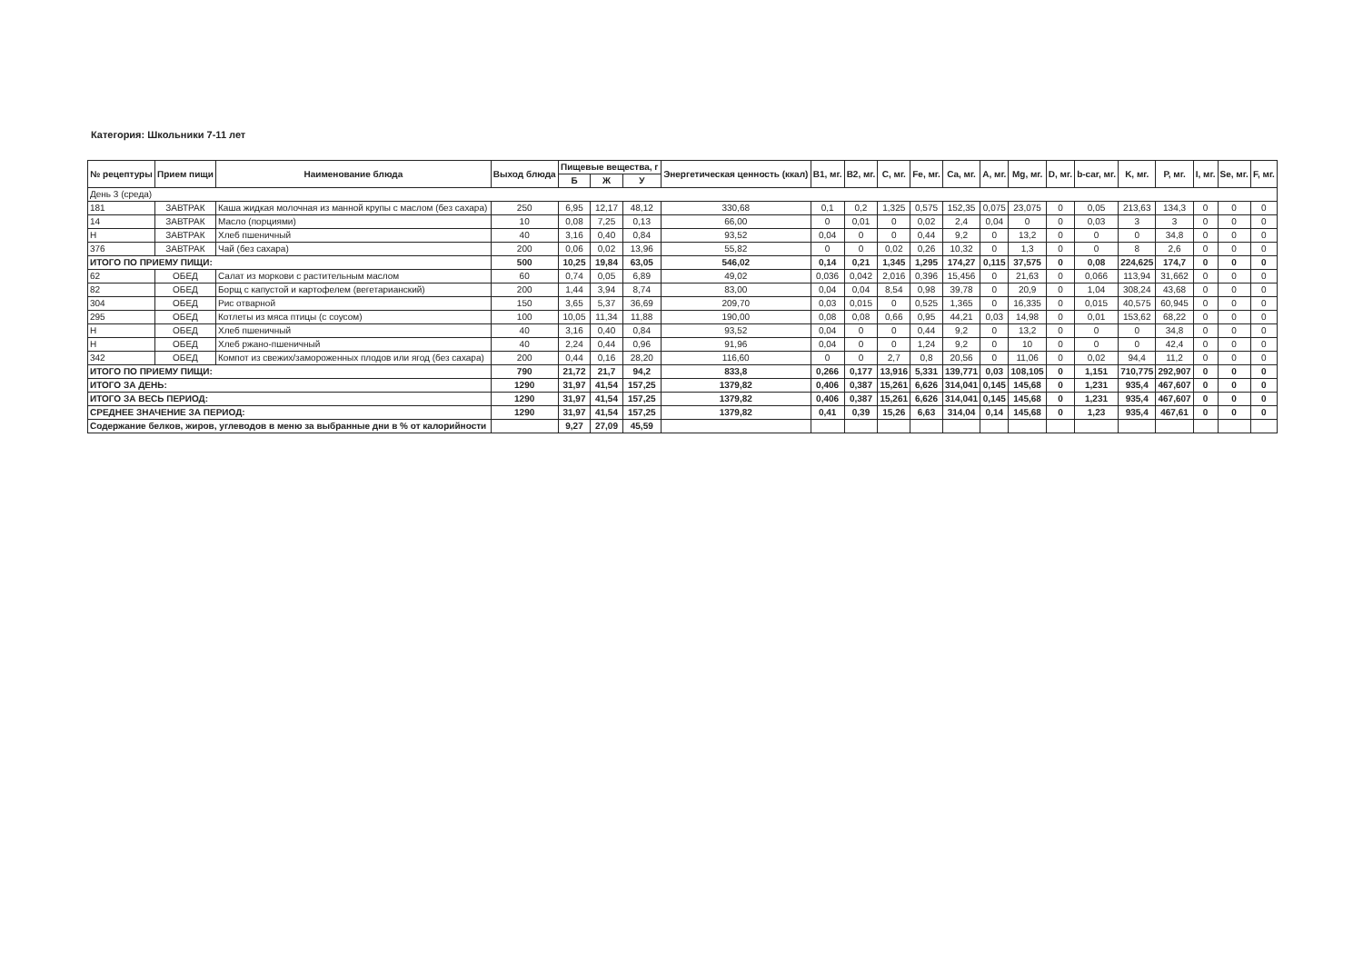Категория: Школьники 7-11 лет
| № рецептуры | Прием пищи | Наименование блюда | Выход блюда | Пищевые вещества, г | | | Энергетическая ценность (ккал) | B1, мг. | B2, мг. | C, мг. | Fe, мг. | Ca, мг. | A, мг. | Mg, мг. | D, мг. | b-car, мг. | K, мг. | P, мг. | I, мг. | Se, мг. | F, мг. |
| --- | --- | --- | --- | --- | --- | --- | --- | --- | --- | --- | --- | --- | --- | --- | --- | --- | --- | --- | --- | --- | --- |
| | | | | Б | Ж | У | | | | | | | | | | | | | | | |
| День 3 (среда) | | | | | | | | | | | | | | | | | | | | | |
| 181 | ЗАВТРАК | Каша жидкая молочная из манной крупы с маслом (без сахара) | 250 | 6,95 | 12,17 | 48,12 | 330,68 | 0,1 | 0,2 | 1,325 | 0,575 | 152,35 | 0,075 | 23,075 | 0 | 0,05 | 213,63 | 134,3 | 0 | 0 | 0 |
| 14 | ЗАВТРАК | Масло (порциями) | 10 | 0,08 | 7,25 | 0,13 | 66,00 | 0 | 0,01 | 0 | 0,02 | 2,4 | 0,04 | 0 | 0 | 0,03 | 3 | 3 | 0 | 0 | 0 |
| Н | ЗАВТРАК | Хлеб пшеничный | 40 | 3,16 | 0,40 | 0,84 | 93,52 | 0,04 | 0 | 0 | 0,44 | 9,2 | 0 | 13,2 | 0 | 0 | 0 | 34,8 | 0 | 0 | 0 |
| 376 | ЗАВТРАК | Чай (без сахара) | 200 | 0,06 | 0,02 | 13,96 | 55,82 | 0 | 0 | 0,02 | 0,26 | 10,32 | 0 | 1,3 | 0 | 0 | 8 | 2,6 | 0 | 0 | 0 |
| ИТОГО ПО ПРИЕМУ ПИЩИ: | | | 500 | 10,25 | 19,84 | 63,05 | 546,02 | 0,14 | 0,21 | 1,345 | 1,295 | 174,27 | 0,115 | 37,575 | 0 | 0,08 | 224,625 | 174,7 | 0 | 0 | 0 |
| 62 | ОБЕД | Салат из моркови с растительным маслом | 60 | 0,74 | 0,05 | 6,89 | 49,02 | 0,036 | 0,042 | 2,016 | 0,396 | 15,456 | 0 | 21,63 | 0 | 0,066 | 113,94 | 31,662 | 0 | 0 | 0 |
| 82 | ОБЕД | Борщ с капустой и картофелем (вегетарианский) | 200 | 1,44 | 3,94 | 8,74 | 83,00 | 0,04 | 0,04 | 8,54 | 0,98 | 39,78 | 0 | 20,9 | 0 | 1,04 | 308,24 | 43,68 | 0 | 0 | 0 |
| 304 | ОБЕД | Рис отварной | 150 | 3,65 | 5,37 | 36,69 | 209,70 | 0,03 | 0,015 | 0 | 0,525 | 1,365 | 0 | 16,335 | 0 | 0,015 | 40,575 | 60,945 | 0 | 0 | 0 |
| 295 | ОБЕД | Котлеты из мяса птицы (с соусом) | 100 | 10,05 | 11,34 | 11,88 | 190,00 | 0,08 | 0,08 | 0,66 | 0,95 | 44,21 | 0,03 | 14,98 | 0 | 0,01 | 153,62 | 68,22 | 0 | 0 | 0 |
| Н | ОБЕД | Хлеб пшеничный | 40 | 3,16 | 0,40 | 0,84 | 93,52 | 0,04 | 0 | 0 | 0,44 | 9,2 | 0 | 13,2 | 0 | 0 | 0 | 34,8 | 0 | 0 | 0 |
| Н | ОБЕД | Хлеб ржано-пшеничный | 40 | 2,24 | 0,44 | 0,96 | 91,96 | 0,04 | 0 | 0 | 1,24 | 9,2 | 0 | 10 | 0 | 0 | 0 | 42,4 | 0 | 0 | 0 |
| 342 | ОБЕД | Компот из свежих/замороженных плодов или ягод (без сахара) | 200 | 0,44 | 0,16 | 28,20 | 116,60 | 0 | 0 | 2,7 | 0,8 | 20,56 | 0 | 11,06 | 0 | 0,02 | 94,4 | 11,2 | 0 | 0 | 0 |
| ИТОГО ПО ПРИЕМУ ПИЩИ: | | | 790 | 21,72 | 21,7 | 94,2 | 833,8 | 0,266 | 0,177 | 13,916 | 5,331 | 139,771 | 0,03 | 108,105 | 0 | 1,151 | 710,775 | 292,907 | 0 | 0 | 0 |
| ИТОГО ЗА ДЕНЬ: | | | 1290 | 31,97 | 41,54 | 157,25 | 1379,82 | 0,406 | 0,387 | 15,261 | 6,626 | 314,041 | 0,145 | 145,68 | 0 | 1,231 | 935,4 | 467,607 | 0 | 0 | 0 |
| ИТОГО ЗА ВЕСЬ ПЕРИОД: | | | 1290 | 31,97 | 41,54 | 157,25 | 1379,82 | 0,406 | 0,387 | 15,261 | 6,626 | 314,041 | 0,145 | 145,68 | 0 | 1,231 | 935,4 | 467,607 | 0 | 0 | 0 |
| СРЕДНЕЕ ЗНАЧЕНИЕ ЗА ПЕРИОД: | | | 1290 | 31,97 | 41,54 | 157,25 | 1379,82 | 0,41 | 0,39 | 15,26 | 6,63 | 314,04 | 0,14 | 145,68 | 0 | 1,23 | 935,4 | 467,61 | 0 | 0 | 0 |
| Содержание белков, жиров, углеводов в меню за выбранные дни в % от калорийности | | | | 9,27 | 27,09 | 45,59 | | | | | | | | | | | | | | | |